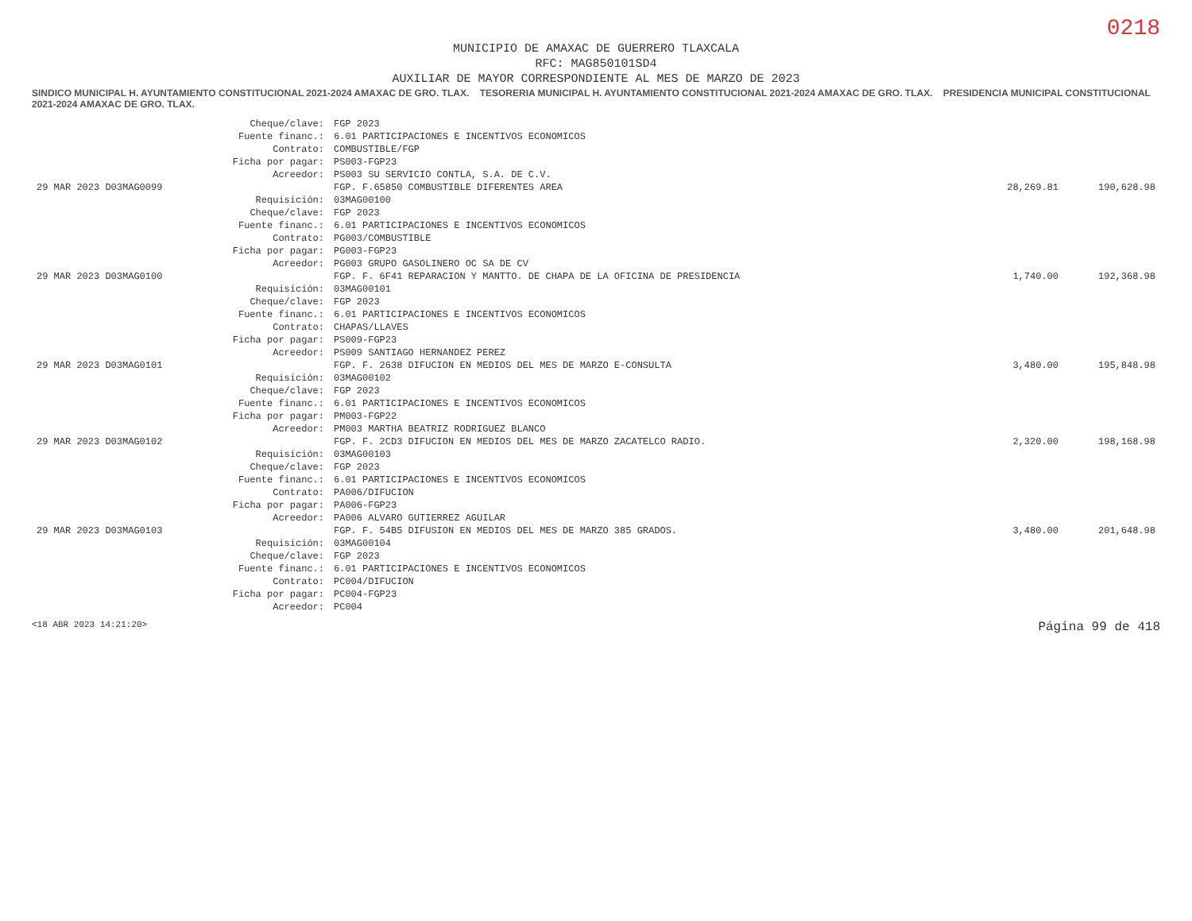0218
MUNICIPIO DE AMAXAC DE GUERRERO TLAXCALA
RFC: MAG850101SD4
AUXILIAR DE MAYOR CORRESPONDIENTE AL MES DE MARZO DE 2023
SINDICO MUNICIPAL H. AYUNTAMIENTO CONSTITUCIONAL 2021-2024 AMAXAC DE GRO. TLAX. TESORERIA MUNICIPAL H. AYUNTAMIENTO CONSTITUCIONAL 2021-2024 AMAXAC DE GRO. TLAX. PRESIDENCIA MUNICIPAL CONSTITUCIONAL 2021-2024 AMAXAC DE GRO. TLAX.
| | Cheque/clave: | FGP 2023 | | |
| | Fuente financ.: | 6.01 PARTICIPACIONES E INCENTIVOS ECONOMICOS | | |
| | Contrato: | COMBUSTIBLE/FGP | | |
| | Ficha por pagar: | PS003-FGP23 | | |
| | Acreedor: | PS003 SU SERVICIO CONTLA, S.A. DE C.V. | | |
| 29 MAR 2023 D03MAG0099 | | FGP. F.65850 COMBUSTIBLE DIFERENTES AREA | 28,269.81 | 190,628.98 |
| | Requisición: | 03MAG00100 | | |
| | Cheque/clave: | FGP 2023 | | |
| | Fuente financ.: | 6.01 PARTICIPACIONES E INCENTIVOS ECONOMICOS | | |
| | Contrato: | PG003/COMBUSTIBLE | | |
| | Ficha por pagar: | PG003-FGP23 | | |
| | Acreedor: | PG003 GRUPO GASOLINERO OC SA DE CV | | |
| 29 MAR 2023 D03MAG0100 | | FGP. F. 6F41 REPARACION Y MANTTO. DE CHAPA DE LA OFICINA DE PRESIDENCIA | 1,740.00 | 192,368.98 |
| | Requisición: | 03MAG00101 | | |
| | Cheque/clave: | FGP 2023 | | |
| | Fuente financ.: | 6.01 PARTICIPACIONES E INCENTIVOS ECONOMICOS | | |
| | Contrato: | CHAPAS/LLAVES | | |
| | Ficha por pagar: | PS009-FGP23 | | |
| | Acreedor: | PS009 SANTIAGO HERNANDEZ PEREZ | | |
| 29 MAR 2023 D03MAG0101 | | FGP. F. 2638 DIFUCION EN MEDIOS DEL MES DE MARZO E-CONSULTA | 3,480.00 | 195,848.98 |
| | Requisición: | 03MAG00102 | | |
| | Cheque/clave: | FGP 2023 | | |
| | Fuente financ.: | 6.01 PARTICIPACIONES E INCENTIVOS ECONOMICOS | | |
| | Ficha por pagar: | PM003-FGP22 | | |
| | Acreedor: | PM003 MARTHA BEATRIZ RODRIGUEZ BLANCO | | |
| 29 MAR 2023 D03MAG0102 | | FGP. F. 2CD3 DIFUCION EN MEDIOS DEL MES DE MARZO ZACATELCO RADIO. | 2,320.00 | 198,168.98 |
| | Requisición: | 03MAG00103 | | |
| | Cheque/clave: | FGP 2023 | | |
| | Fuente financ.: | 6.01 PARTICIPACIONES E INCENTIVOS ECONOMICOS | | |
| | Contrato: | PA006/DIFUCION | | |
| | Ficha por pagar: | PA006-FGP23 | | |
| | Acreedor: | PA006 ALVARO GUTIERREZ AGUILAR | | |
| 29 MAR 2023 D03MAG0103 | | FGP. F. 54B5 DIFUSION EN MEDIOS DEL MES DE MARZO 385 GRADOS. | 3,480.00 | 201,648.98 |
| | Requisición: | 03MAG00104 | | |
| | Cheque/clave: | FGP 2023 | | |
| | Fuente financ.: | 6.01 PARTICIPACIONES E INCENTIVOS ECONOMICOS | | |
| | Contrato: | PC004/DIFUCION | | |
| | Ficha por pagar: | PC004-FGP23 | | |
| | Acreedor: | PC004 | | |
<18 ABR 2023 14:21:20> Página 99 de 418